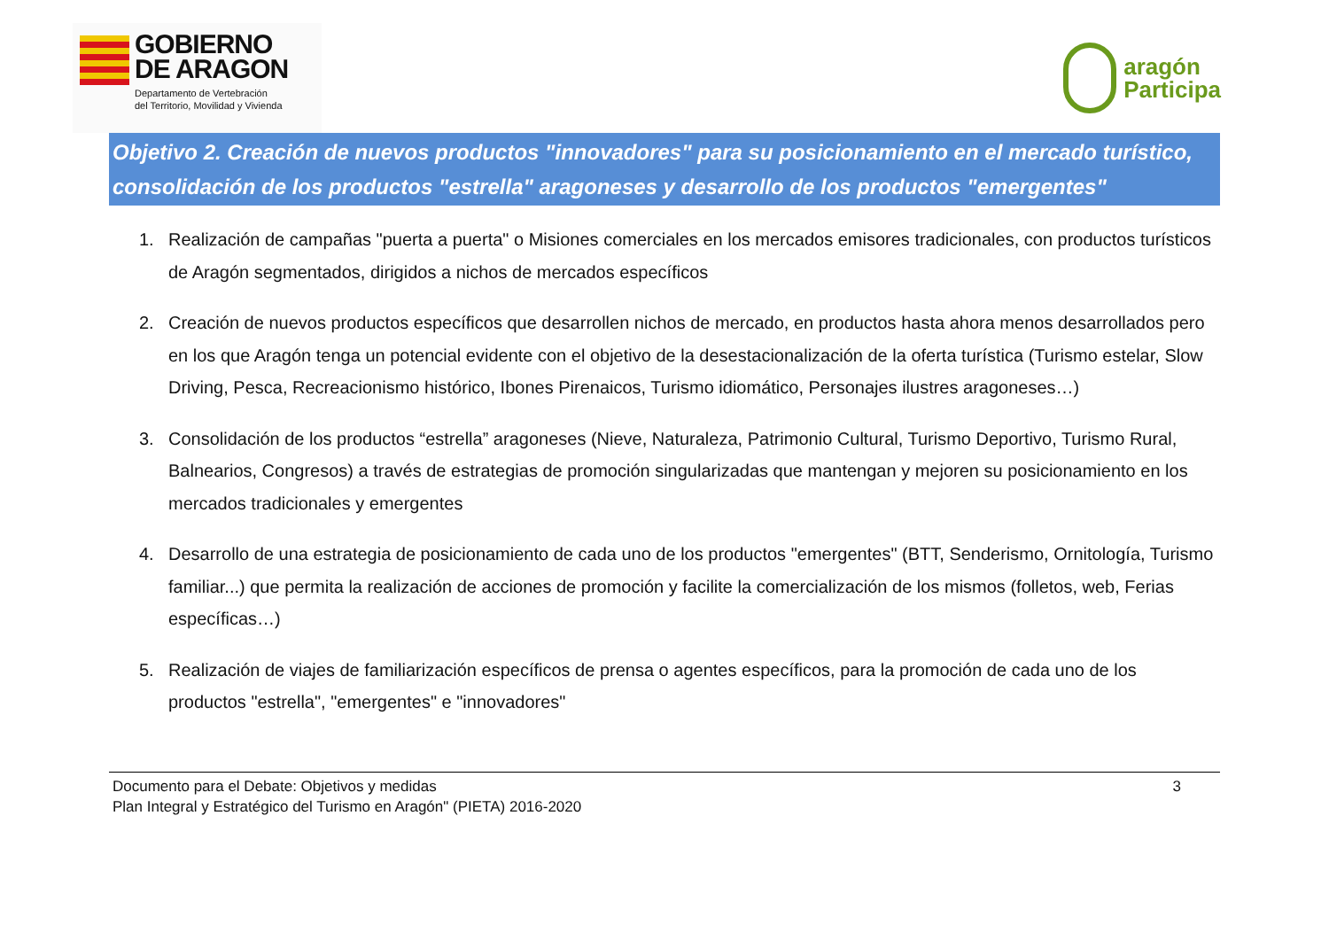GOBIERNO
DE ARAGON
Departamento de Vertebración
del Territorio, Movilidad y Vivienda
aragón
Participa
Objetivo 2. Creación de nuevos productos "innovadores" para su posicionamiento en el mercado turístico, consolidación de los productos "estrella" aragoneses y desarrollo de los productos "emergentes"
1. Realización de campañas "puerta a puerta" o Misiones comerciales en los mercados emisores tradicionales, con productos turísticos de Aragón segmentados, dirigidos a nichos de mercados específicos
2. Creación de nuevos productos específicos que desarrollen nichos de mercado, en productos hasta ahora menos desarrollados pero en los que Aragón tenga un potencial evidente con el objetivo de la desestacionalización de la oferta turística (Turismo estelar, Slow Driving, Pesca, Recreacionismo histórico, Ibones Pirenaicos, Turismo idiomático, Personajes ilustres aragoneses…)
3. Consolidación de los productos “estrella” aragoneses (Nieve, Naturaleza, Patrimonio Cultural, Turismo Deportivo, Turismo Rural, Balnearios, Congresos) a través de estrategias de promoción singularizadas que mantengan y mejoren su posicionamiento en los mercados tradicionales y emergentes
4. Desarrollo de una estrategia de posicionamiento de cada uno de los productos "emergentes" (BTT, Senderismo, Ornitología, Turismo familiar...) que permita la realización de acciones de promoción y facilite la comercialización de los mismos (folletos, web, Ferias específicas…)
5. Realización de viajes de familiarización específicos de prensa o agentes específicos, para la promoción de cada uno de los productos "estrella", "emergentes" e "innovadores"
Documento para el Debate: Objetivos y medidas
Plan Integral y Estratégico del Turismo en Aragón" (PIETA) 2016-2020
3